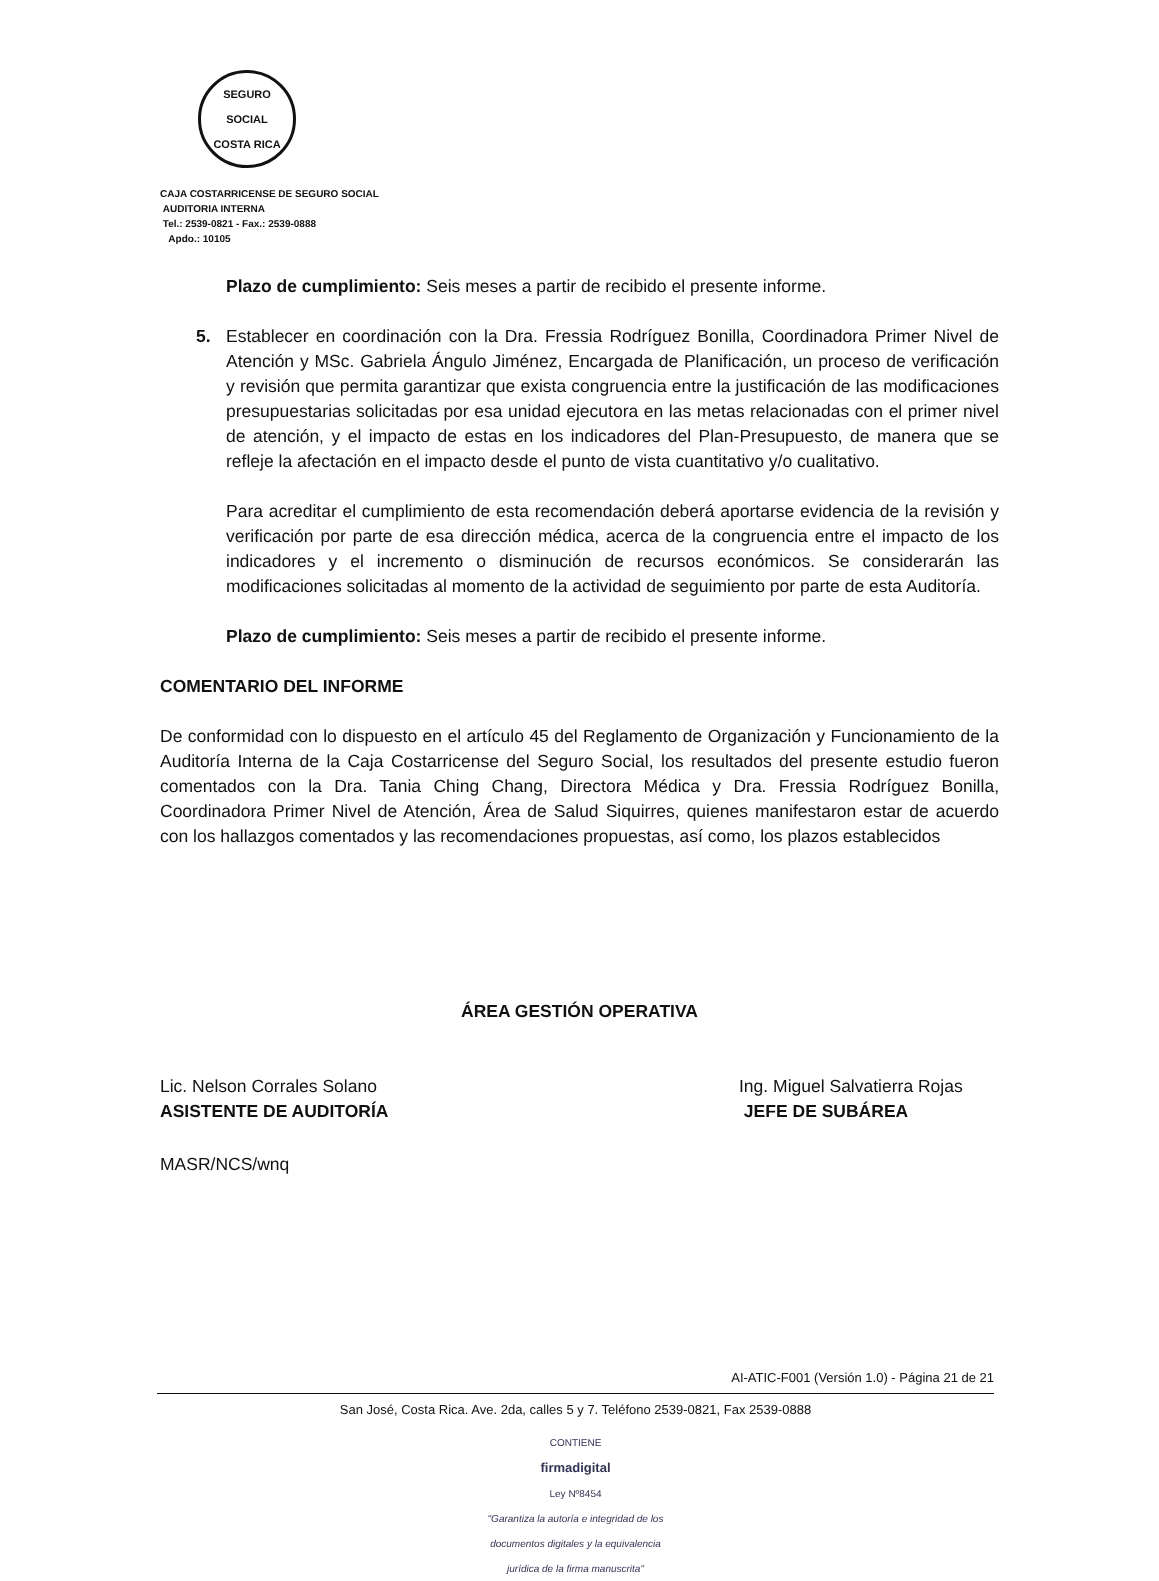SEGURO SOCIAL
COSTA RICA
CAJA COSTARRICENSE DE SEGURO SOCIAL
AUDITORIA INTERNA
Tel.: 2539-0821 - Fax.: 2539-0888
Apdo.: 10105
Plazo de cumplimiento: Seis meses a partir de recibido el presente informe.
5. Establecer en coordinación con la Dra. Fressia Rodríguez Bonilla, Coordinadora Primer Nivel de Atención y MSc. Gabriela Ángulo Jiménez, Encargada de Planificación, un proceso de verificación y revisión que permita garantizar que exista congruencia entre la justificación de las modificaciones presupuestarias solicitadas por esa unidad ejecutora en las metas relacionadas con el primer nivel de atención, y el impacto de estas en los indicadores del Plan-Presupuesto, de manera que se refleje la afectación en el impacto desde el punto de vista cuantitativo y/o cualitativo.
Para acreditar el cumplimiento de esta recomendación deberá aportarse evidencia de la revisión y verificación por parte de esa dirección médica, acerca de la congruencia entre el impacto de los indicadores y el incremento o disminución de recursos económicos. Se considerarán las modificaciones solicitadas al momento de la actividad de seguimiento por parte de esta Auditoría.
Plazo de cumplimiento: Seis meses a partir de recibido el presente informe.
COMENTARIO DEL INFORME
De conformidad con lo dispuesto en el artículo 45 del Reglamento de Organización y Funcionamiento de la Auditoría Interna de la Caja Costarricense del Seguro Social, los resultados del presente estudio fueron comentados con la Dra. Tania Ching Chang, Directora Médica y Dra. Fressia Rodríguez Bonilla, Coordinadora Primer Nivel de Atención, Área de Salud Siquirres, quienes manifestaron estar de acuerdo con los hallazgos comentados y las recomendaciones propuestas, así como, los plazos establecidos
ÁREA GESTIÓN OPERATIVA
Lic. Nelson Corrales Solano
ASISTENTE DE AUDITORÍA
Ing. Miguel Salvatierra Rojas
JEFE DE SUBÁREA
MASR/NCS/wnq
AI-ATIC-F001 (Versión 1.0) - Página 21 de 21
San José, Costa Rica. Ave. 2da, calles 5 y 7. Teléfono 2539-0821, Fax 2539-0888
CONTIENE
firmadigital
Ley Nº8454
"Garantiza la autoría e integridad de los
documentos digitales y la equivalencia
jurídica de la firma manuscrita"